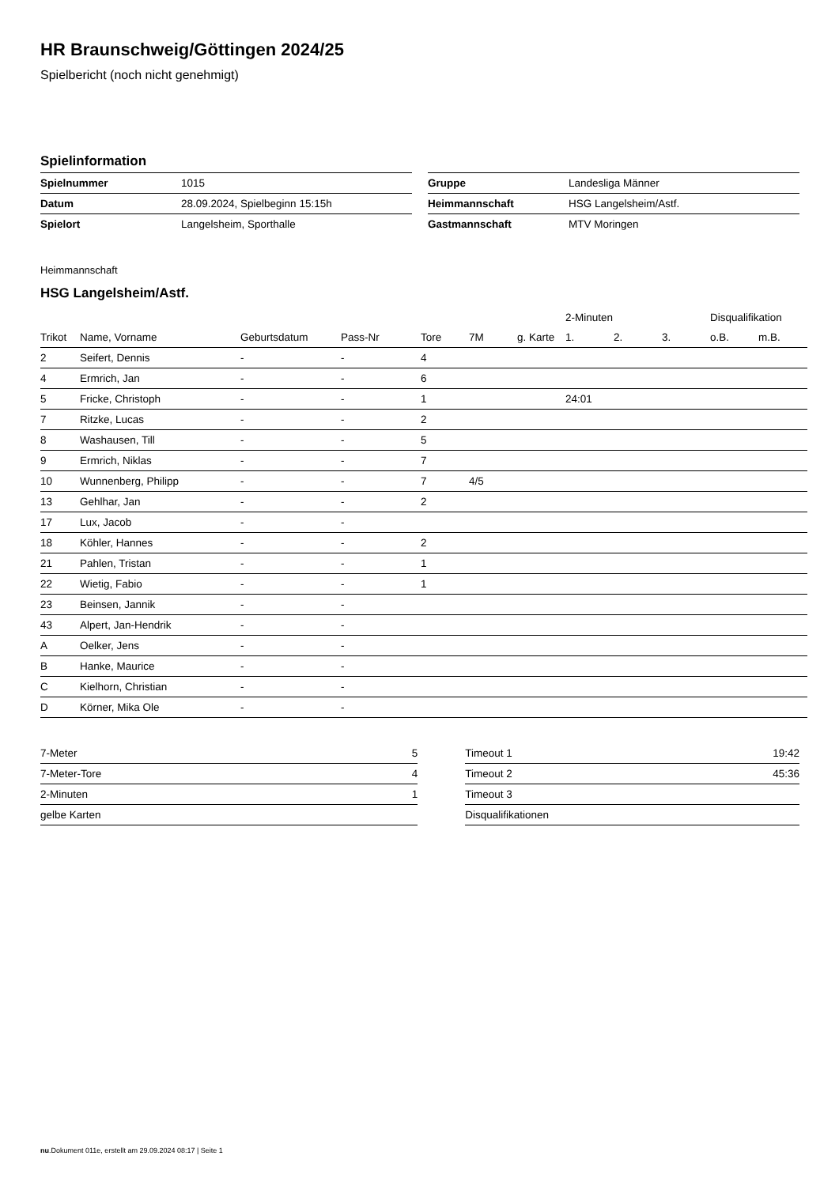HR Braunschweig/Göttingen 2024/25
Spielbericht (noch nicht genehmigt)
Spielinformation
| Spielnummer | 1015 |
| Datum | 28.09.2024, Spielbeginn 15:15h |
| Spielort | Langelsheim, Sporthalle |
| Gruppe | Landesliga Männer |
| Heimmannschaft | HSG Langelsheim/Astf. |
| Gastmannschaft | MTV Moringen |
Heimmannschaft
HSG Langelsheim/Astf.
| | | | | | | | 2-Minuten | | | Disqualifikation | |
| --- | --- | --- | --- | --- | --- | --- | --- | --- | --- | --- | --- |
| Trikot | Name, Vorname | Geburtsdatum | Pass-Nr | Tore | 7M | g. Karte | 1. | 2. | 3. | o.B. | m.B. |
| 2 | Seifert, Dennis | - | - | 4 | | | | | | | |
| 4 | Ermrich, Jan | - | - | 6 | | | | | | | |
| 5 | Fricke, Christoph | - | - | 1 | | | 24:01 | | | | |
| 7 | Ritzke, Lucas | - | - | 2 | | | | | | | |
| 8 | Washausen, Till | - | - | 5 | | | | | | | |
| 9 | Ermrich, Niklas | - | - | 7 | | | | | | | |
| 10 | Wunnenberg, Philipp | - | - | 7 | 4/5 | | | | | | |
| 13 | Gehlhar, Jan | - | - | 2 | | | | | | | |
| 17 | Lux, Jacob | - | - | | | | | | | | |
| 18 | Köhler, Hannes | - | - | 2 | | | | | | | |
| 21 | Pahlen, Tristan | - | - | 1 | | | | | | | |
| 22 | Wietig, Fabio | - | - | 1 | | | | | | | |
| 23 | Beinsen, Jannik | - | - | | | | | | | | |
| 43 | Alpert, Jan-Hendrik | - | - | | | | | | | | |
| A | Oelker, Jens | - | - | | | | | | | | |
| B | Hanke, Maurice | - | - | | | | | | | | |
| C | Kielhorn, Christian | - | - | | | | | | | | |
| D | Körner, Mika Ole | - | - | | | | | | | | |
| 7-Meter | 5 |
| 7-Meter-Tore | 4 |
| 2-Minuten | 1 |
| gelbe Karten | |
| Timeout 1 | 19:42 |
| Timeout 2 | 45:36 |
| Timeout 3 | |
| Disqualifikationen | |
nu.Dokument 011e, erstellt am 29.09.2024 08:17 | Seite 1